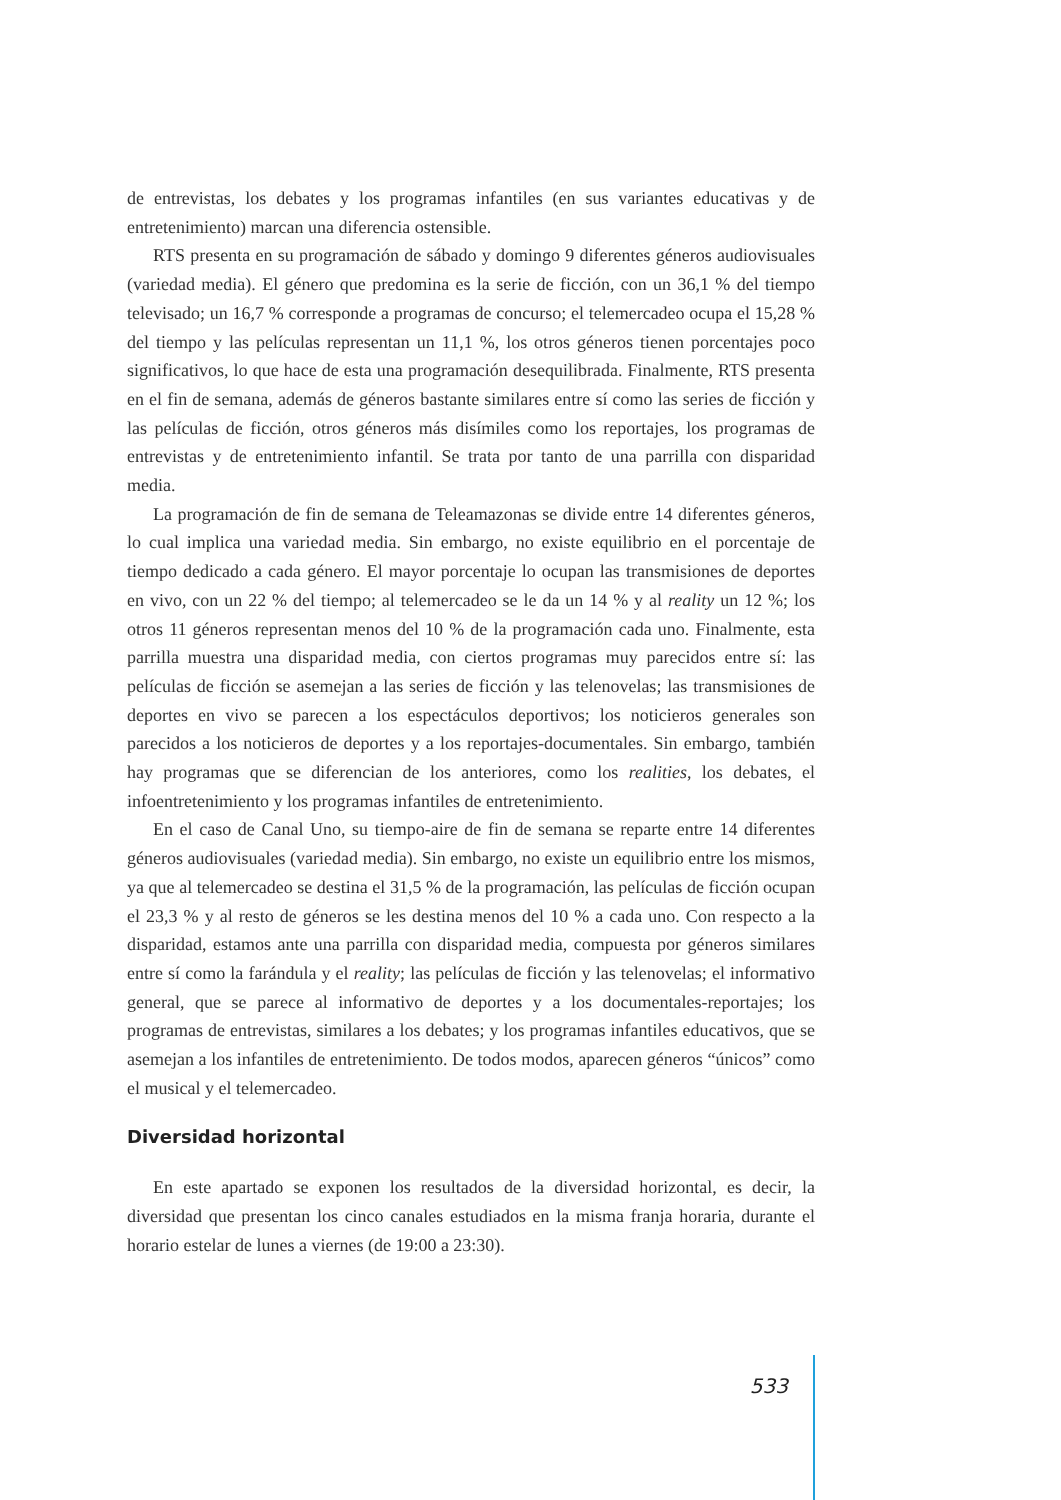de entrevistas, los debates y los programas infantiles (en sus variantes educativas y de entretenimiento) marcan una diferencia ostensible.
RTS presenta en su programación de sábado y domingo 9 diferentes géneros audiovisuales (variedad media). El género que predomina es la serie de ficción, con un 36,1 % del tiempo televisado; un 16,7 % corresponde a programas de concurso; el telemercadeo ocupa el 15,28 % del tiempo y las películas representan un 11,1 %, los otros géneros tienen porcentajes poco significativos, lo que hace de esta una programación desequilibrada. Finalmente, RTS presenta en el fin de semana, además de géneros bastante similares entre sí como las series de ficción y las películas de ficción, otros géneros más disímiles como los reportajes, los programas de entrevistas y de entretenimiento infantil. Se trata por tanto de una parrilla con disparidad media.
La programación de fin de semana de Teleamazonas se divide entre 14 diferentes géneros, lo cual implica una variedad media. Sin embargo, no existe equilibrio en el porcentaje de tiempo dedicado a cada género. El mayor porcentaje lo ocupan las transmisiones de deportes en vivo, con un 22 % del tiempo; al telemercadeo se le da un 14 % y al reality un 12 %; los otros 11 géneros representan menos del 10 % de la programación cada uno. Finalmente, esta parrilla muestra una disparidad media, con ciertos programas muy parecidos entre sí: las películas de ficción se asemejan a las series de ficción y las telenovelas; las transmisiones de deportes en vivo se parecen a los espectáculos deportivos; los noticieros generales son parecidos a los noticieros de deportes y a los reportajes-documentales. Sin embargo, también hay programas que se diferencian de los anteriores, como los realities, los debates, el infoentretenimiento y los programas infantiles de entretenimiento.
En el caso de Canal Uno, su tiempo-aire de fin de semana se reparte entre 14 diferentes géneros audiovisuales (variedad media). Sin embargo, no existe un equilibrio entre los mismos, ya que al telemercadeo se destina el 31,5 % de la programación, las películas de ficción ocupan el 23,3 % y al resto de géneros se les destina menos del 10 % a cada uno. Con respecto a la disparidad, estamos ante una parrilla con disparidad media, compuesta por géneros similares entre sí como la farándula y el reality; las películas de ficción y las telenovelas; el informativo general, que se parece al informativo de deportes y a los documentales-reportajes; los programas de entrevistas, similares a los debates; y los programas infantiles educativos, que se asemejan a los infantiles de entretenimiento. De todos modos, aparecen géneros “únicos” como el musical y el telemercadeo.
Diversidad horizontal
En este apartado se exponen los resultados de la diversidad horizontal, es decir, la diversidad que presentan los cinco canales estudiados en la misma franja horaria, durante el horario estelar de lunes a viernes (de 19:00 a 23:30).
533